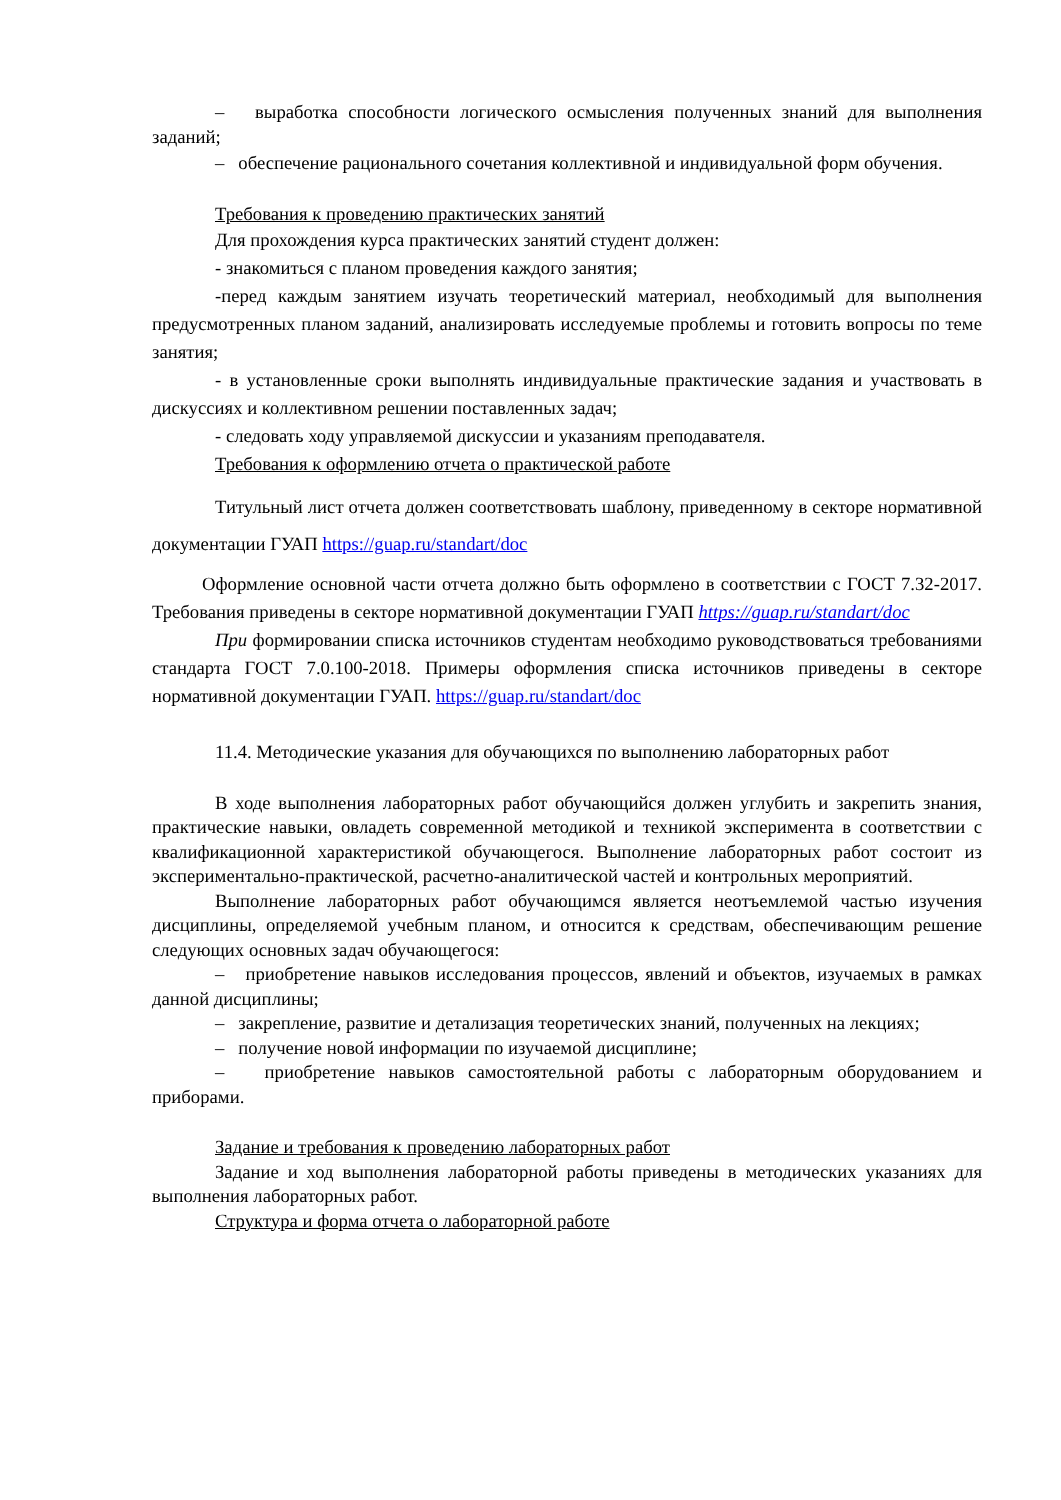– выработка способности логического осмысления полученных знаний для выполнения заданий;
– обеспечение рационального сочетания коллективной и индивидуальной форм обучения.
Требования к проведению практических занятий
Для прохождения курса практических занятий студент должен:
- знакомиться с планом проведения каждого занятия;
-перед каждым занятием изучать теоретический материал, необходимый для выполнения предусмотренных планом заданий, анализировать исследуемые проблемы и готовить вопросы по теме занятия;
- в установленные сроки выполнять индивидуальные практические задания и участвовать в дискуссиях и коллективном решении поставленных задач;
- следовать ходу управляемой дискуссии и указаниям преподавателя.
Требования к оформлению отчета о практической работе
Титульный лист отчета должен соответствовать шаблону, приведенному в секторе нормативной документации ГУАП https://guap.ru/standart/doc
Оформление основной части отчета должно быть оформлено в соответствии с ГОСТ 7.32-2017. Требования приведены в секторе нормативной документации ГУАП https://guap.ru/standart/doc
При формировании списка источников студентам необходимо руководствоваться требованиями стандарта ГОСТ 7.0.100-2018. Примеры оформления списка источников приведены в секторе нормативной документации ГУАП. https://guap.ru/standart/doc
11.4. Методические указания для обучающихся по выполнению лабораторных работ
В ходе выполнения лабораторных работ обучающийся должен углубить и закрепить знания, практические навыки, овладеть современной методикой и техникой эксперимента в соответствии с квалификационной характеристикой обучающегося. Выполнение лабораторных работ состоит из экспериментально-практической, расчетно-аналитической частей и контрольных мероприятий.
Выполнение лабораторных работ обучающимся является неотъемлемой частью изучения дисциплины, определяемой учебным планом, и относится к средствам, обеспечивающим решение следующих основных задач обучающегося:
– приобретение навыков исследования процессов, явлений и объектов, изучаемых в рамках данной дисциплины;
– закрепление, развитие и детализация теоретических знаний, полученных на лекциях;
– получение новой информации по изучаемой дисциплине;
– приобретение навыков самостоятельной работы с лабораторным оборудованием и приборами.
Задание и требования к проведению лабораторных работ
Задание и ход выполнения лабораторной работы приведены в методических указаниях для выполнения лабораторных работ.
Структура и форма отчета о лабораторной работе